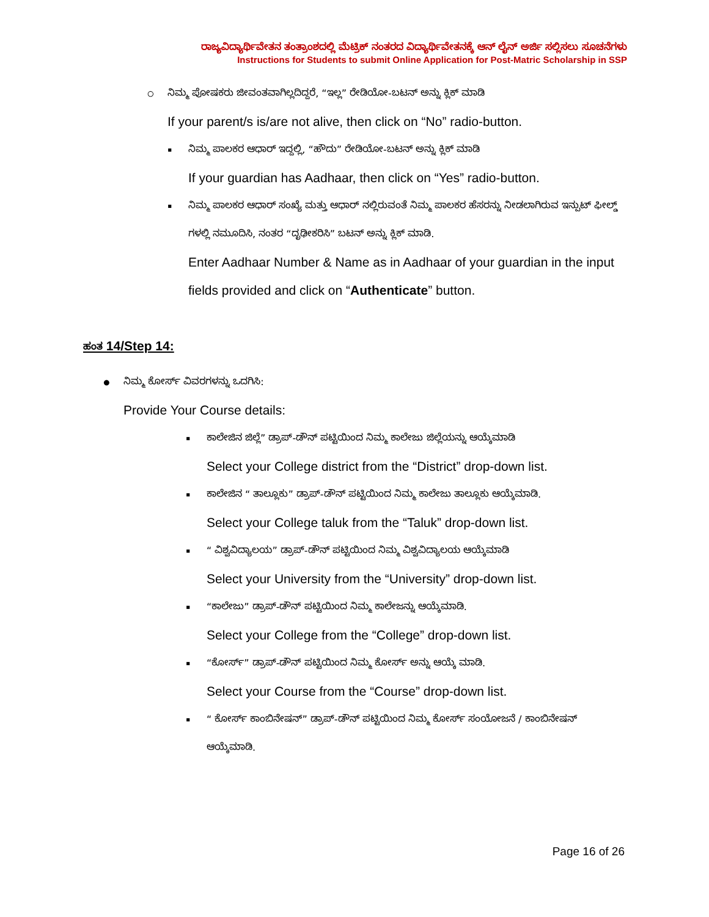ರಾಜ್ಯವಿದ್ಯಾರ್ಥಿವೇತನ ತಂತ್ರಾಂಶದಲ್ಲಿ ಮೆಟ್ರಿಕ್ ನಂತರದ ವಿದ್ಯಾರ್ಥಿವೇತನಕ್ಕೆ ಆನ್ ಲೈನ್ ಅರ್ಜಿ ಸಲ್ಲಿಸಲು ಸೂಚನೆಗಳು
Instructions for Students to submit Online Application for Post-Matric Scholarship in SSP
○
ನಿಮ್ಮ ಪೋಷಕರು ಜೀವಂತವಾಗಿಲ್ಲದಿದ್ದರೆ, “ಇಲ್ಲ” ರೇಡಿಯೋ-ಬಟನ್ ಅನ್ನು ಕ್ಲಿಕ್ ಮಾಡಿ
If your parent/s is/are not alive, then click on “No” radio-button.
▪
ನಿಮ್ಮ ಪಾಲಕರ ಆಧಾರ್ ಇದ್ದಲ್ಲಿ, “ಹೌದು” ರೇಡಿಯೋ-ಬಟನ್ ಅನ್ನು ಕ್ಲಿಕ್ ಮಾಡಿ
If your guardian has Aadhaar, then click on “Yes” radio-button.
▪
ನಿಮ್ಮ ಪಾಲಕರ ಆಧಾರ್ ಸಂಖ್ಯೆ ಮತ್ತು ಆಧಾರ್ ನಲ್ಲಿರುವಂತೆ ನಿಮ್ಮ ಪಾಲಕರ ಹೆಸರನ್ನು ನೀಡಲಾಗಿರುವ ಇನ್ಪುಟ್ ಫೀಲ್ಡ್ ಗಳಲ್ಲಿ ನಮೂದಿಸಿ, ನಂತರ “ದೃಢೀಕರಿಸಿ” ಬಟನ್ ಅನ್ನು ಕ್ಲಿಕ್ ಮಾಡಿ.
Enter Aadhaar Number & Name as in Aadhaar of your guardian in the input fields provided and click on “Authenticate” button.
ಹಂತ 14/Step 14:
●
ನಿಮ್ಮ ಕೋರ್ಸ್ ವಿವರಗಳನ್ನು ಒದಗಿಸಿ:
Provide Your Course details:
▪
ಕಾಲೇಜಿನ ಜಿಲ್ಲೆ” ಡ್ರಾಪ್-ಡೌನ್ ಪಟ್ಟಿಯಿಂದ ನಿಮ್ಮ ಕಾಲೇಜು ಜಿಲ್ಲೆಯನ್ನು ಆಯ್ಕೆಮಾಡಿ
Select your College district from the “District” drop-down list.
▪
ಕಾಲೇಜಿನ “ ತಾಲ್ಲೂಕು” ಡ್ರಾಪ್-ಡೌನ್ ಪಟ್ಟಿಯಿಂದ ನಿಮ್ಮ ಕಾಲೇಜು ತಾಲ್ಲೂಕು ಆಯ್ಕೆಮಾಡಿ.
Select your College taluk from the “Taluk” drop-down list.
▪
“ ವಿಶ್ವವಿದ್ಯಾಲಯ” ಡ್ರಾಪ್-ಡೌನ್ ಪಟ್ಟಿಯಿಂದ ನಿಮ್ಮ ವಿಶ್ವವಿದ್ಯಾಲಯ ಆಯ್ಕೆಮಾಡಿ
Select your University from the “University” drop-down list.
▪
“ಕಾಲೇಜು” ಡ್ರಾಪ್-ಡೌನ್ ಪಟ್ಟಿಯಿಂದ ನಿಮ್ಮ ಕಾಲೇಜನ್ನು ಆಯ್ಕೆಮಾಡಿ.
Select your College from the “College” drop-down list.
▪
“ಕೋರ್ಸ್” ಡ್ರಾಪ್-ಡೌನ್ ಪಟ್ಟಿಯಿಂದ ನಿಮ್ಮ ಕೋರ್ಸ್ ಅನ್ನು ಆಯ್ಕೆ ಮಾಡಿ.
Select your Course from the “Course” drop-down list.
▪
“ ಕೋರ್ಸ್ ಕಾಂಬಿನೇಷನ್” ಡ್ರಾಪ್-ಡೌನ್ ಪಟ್ಟಿಯಿಂದ ನಿಮ್ಮ ಕೋರ್ಸ್ ಸಂಯೋಜನೆ / ಕಾಂಬಿನೇಷನ್ ಆಯ್ಕೆಮಾಡಿ.
Page 16 of 26